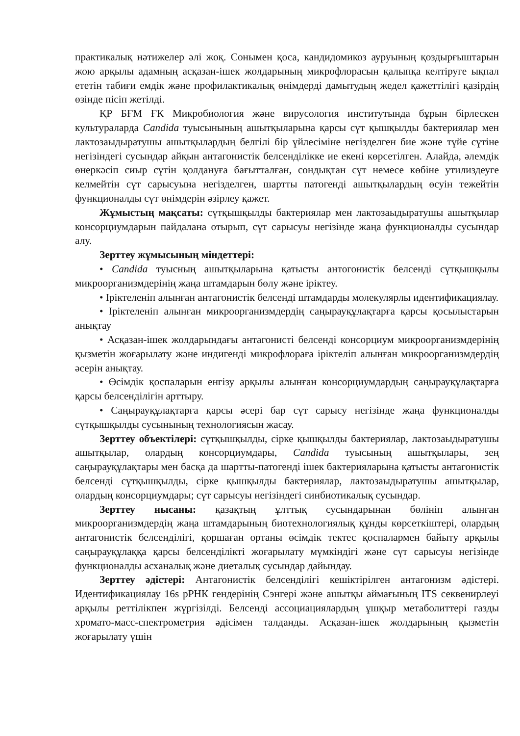практикалық нәтижелер әлі жоқ. Сонымен қоса, кандидомикоз ауруының қоздырғыштарын жою арқылы адамның асқазан-ішек жолдарының микрофлорасын қалыпқа келтіруге ықпал ететін табиғи емдік және профилактикалық өнімдерді дамытудың жедел қажеттілігі қазірдің өзінде пісіп жетілді.
ҚР БҒМ ҒК Микробиология және вирусология институтында бұрын бірлескен культураларда Candida туысынының ашытқыларына қарсы сүт қышқылды бактериялар мен лактозаыдыратушы ашытқылардың белгілі бір үйлесіміне негізделген бие және түйе сүтіне негізіндегі сусындар айқын антагонистік белсенділікке ие екені көрсетілген. Алайда, әлемдік өнеркәсіп сиыр сүтін қолдануға бағытталған, сондықтан сүт немесе көбіне утилиздеуге келмейтін сүт сарысуына негізделген, шартты патогенді ашытқылардың өсуін тежейтін функционалды сүт өнімдерін әзірлеу қажет.
Жұмыстың мақсаты: сүтқышқылды бактериялар мен лактозаыдыратушы ашытқылар консорциумдарын пайдалана отырып, сүт сарысуы негізінде жаңа функционалды сусындар алу.
Зерттеу жұмысының міндеттері:
• Candida туысның ашытқыларына қатысты антогонистік белсенді сүтқышқылы микроорганизмдерінің жаңа штамдарын бөлу және іріктеу.
• Іріктеленіп алынған антагонистік белсенді штамдарды молекулярлы идентификациялау.
• Іріктеленіп алынған микроорганизмдердің саңырауқұлақтарға қарсы қосылыстарын анықтау
• Асқазан-ішек жолдарындағы антагонисті белсенді консорциум микроорганизмдерінің қызметін жоғарылату және индигенді микрофлораға іріктеліп алынған микроорганизмдердің әсерін анықтау.
• Өсімдік қоспаларын енгізу арқылы алынған консорциумдардың саңырауқұлақтарға қарсы белсенділігін арттыру.
• Саңырауқұлақтарға қарсы әсері бар сүт сарысу негізінде жаңа функционалды сүтқышқылды сусынының технологиясын жасау.
Зерттеу объектілері: сүтқышқылды, сірке қышқылды бактериялар, лактозаыдыратушы ашытқылар, олардың консорциумдары, Candida туысының ашытқылары, зең саңырауқұлақтары мен басқа да шартты-патогенді ішек бактерияларына қатысты антагонистік белсенді сүтқышқылды, сірке қышқылды бактериялар, лактозаыдыратушы ашытқылар, олардың консорциумдары; сүт сарысуы негізіндегі синбиотикалық сусындар.
Зерттеу нысаны: қазақтың ұлттық сусындарынан бөлініп алынған микроорганизмдердің жаңа штамдарының биотехнологиялық құнды көрсеткіштері, олардың антагонистік белсенділігі, қоршаған ортаны өсімдік тектес қоспалармен байыту арқылы саңырауқұлаққа қарсы белсенділікті жоғарылату мүмкіндігі және сүт сарысуы негізінде функционалды асханалық және диеталық сусындар дайындау.
Зерттеу әдістері: Антагонистік белсенділігі кешіктірілген антагонизм әдістері. Идентификациялау 16s рРНК гендерінің Сэнгері және ашытқы аймағының ITS секвенирлеуі арқылы реттілікпен жүргізілді. Белсенді ассоциациялардың ұшқыр метаболиттері газды хромато-масс-спектрометрия әдісімен талданды. Асқазан-ішек жолдарының қызметін жоғарылату үшін